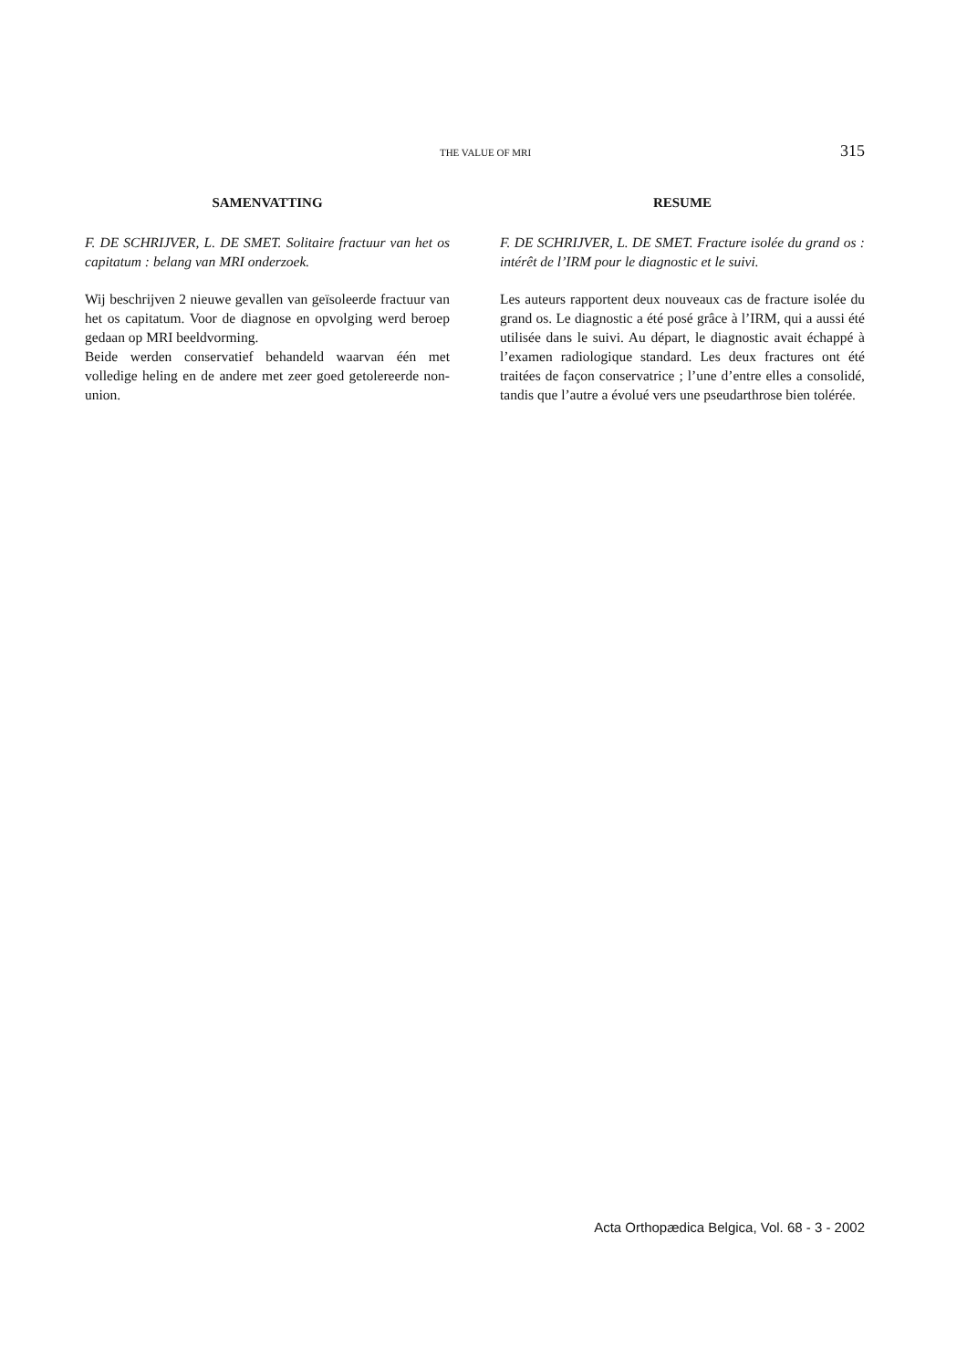THE VALUE OF MRI 315
SAMENVATTING
F. DE SCHRIJVER, L. DE SMET. Solitaire fractuur van het os capitatum : belang van MRI onderzoek.
Wij beschrijven 2 nieuwe gevallen van geïsoleerde fractuur van het os capitatum. Voor de diagnose en opvolging werd beroep gedaan op MRI beeldvorming.
Beide werden conservatief behandeld waarvan één met volledige heling en de andere met zeer goed getolereerde non-union.
RESUME
F. DE SCHRIJVER, L. DE SMET. Fracture isolée du grand os : intérêt de l’IRM pour le diagnostic et le suivi.
Les auteurs rapportent deux nouveaux cas de fracture isolée du grand os. Le diagnostic a été posé grâce à l’IRM, qui a aussi été utilisée dans le suivi. Au départ, le diagnostic avait échappé à l’examen radiologique standard. Les deux fractures ont été traitées de façon conservatrice ; l’une d’entre elles a consolidé, tandis que l’autre a évolué vers une pseudarthrose bien tolérée.
Acta Orthopædica Belgica, Vol. 68 - 3 - 2002